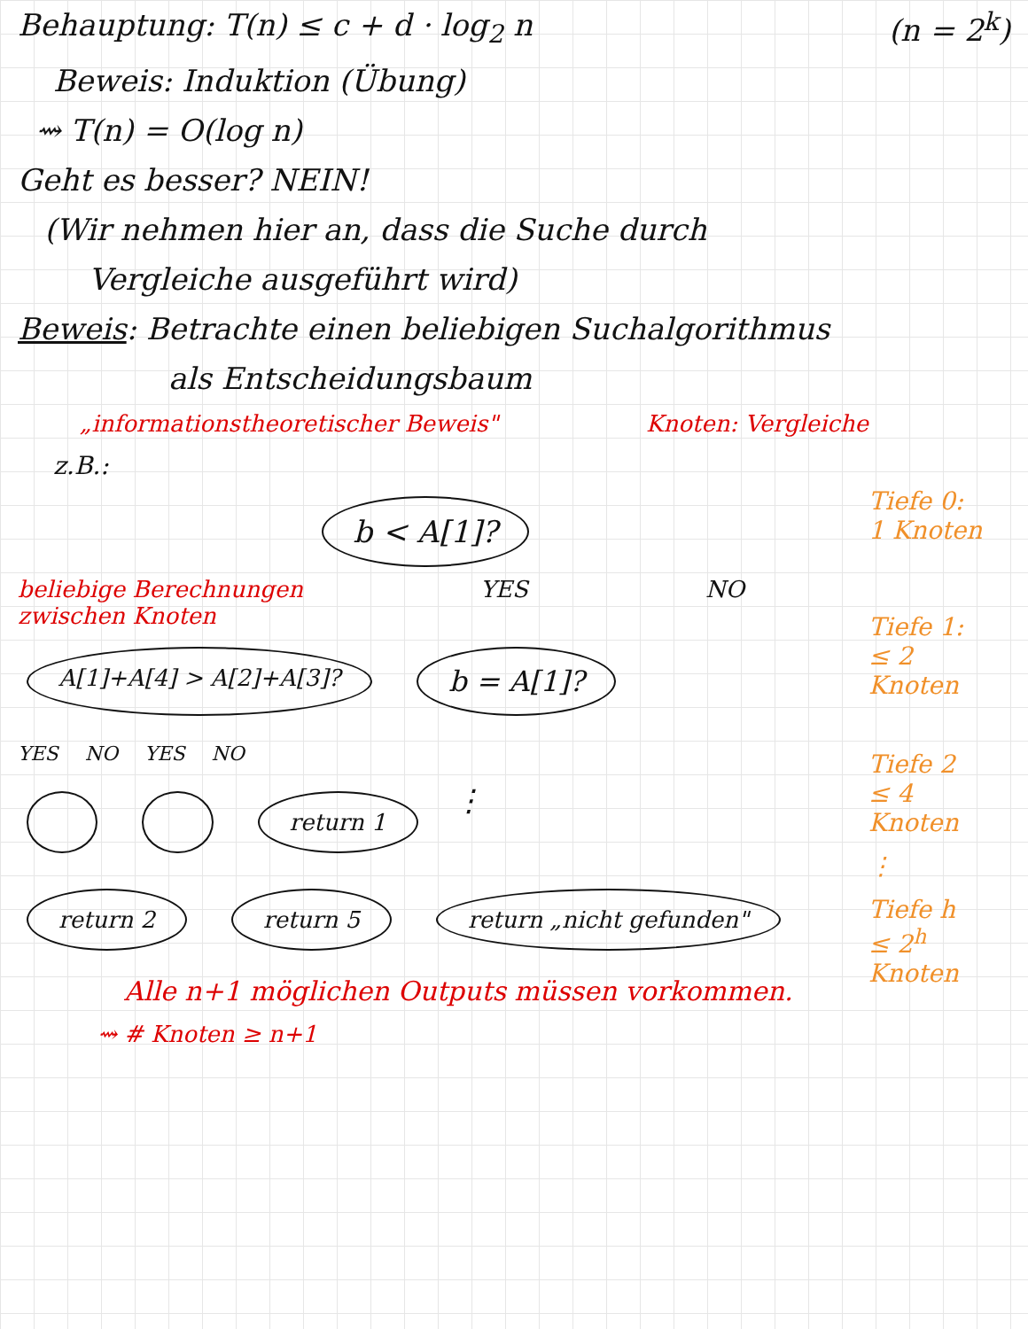Behauptung: T(n) ≤ c + d · log<sub>2</sub> n
(n = 2<sup>k</sup>)
Beweis: Induktion (Übung)
⇝ T(n) = O(log n)
Geht es besser? NEIN!
(Wir nehmen hier an, dass die Suche durch
Vergleiche ausgeführt wird)
Beweis: Betrachte einen beliebigen Suchalgorithmus
als Entscheidungsbaum
„informationstheoretischer Beweis"
Knoten: Vergleiche
z.B.:
b < A[1]?
beliebige Berechnungen
zwischen Knoten YES NO
A[1]+A[4] > A[2]+A[3]? b = A[1]?
YES NO YES NO
return 1 ⋮
return 2 return 5 return „nicht gefunden"
Alle n+1 möglichen Outputs müssen vorkommen.
⇝ # Knoten ≥ n+1
Tiefe 0:
1 Knoten
Tiefe 1:
≤ 2 Knoten
Tiefe 2
≤ 4 Knoten
⋮
Tiefe h
≤ 2<sup>h</sup> Knoten